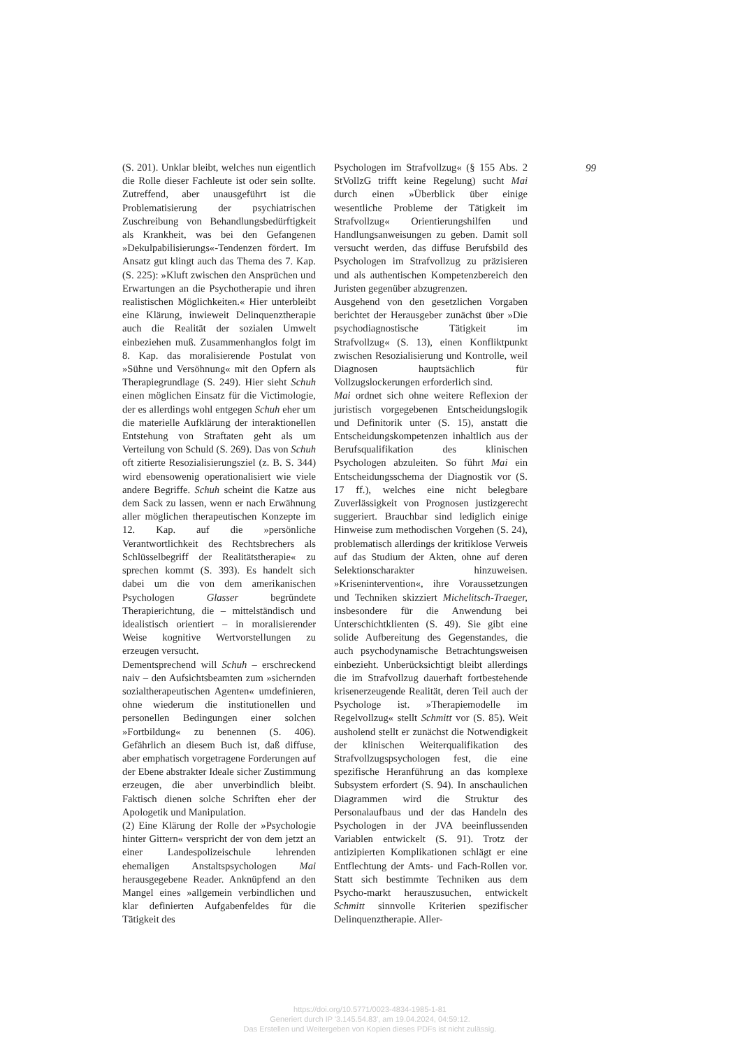(S. 201). Unklar bleibt, welches nun eigentlich die Rolle dieser Fachleute ist oder sein sollte. Zutreffend, aber unausgeführt ist die Problematisierung der psychiatrischen Zuschreibung von Behandlungsbedürftigkeit als Krankheit, was bei den Gefangenen »Dekulpabilisierungs«-Tendenzen fördert. Im Ansatz gut klingt auch das Thema des 7. Kap. (S. 225): »Kluft zwischen den Ansprüchen und Erwartungen an die Psychotherapie und ihren realistischen Möglichkeiten.« Hier unterbleibt eine Klärung, inwieweit Delinquenztherapie auch die Realität der sozialen Umwelt einbeziehen muß. Zusammenhanglos folgt im 8. Kap. das moralisierende Postulat von »Sühne und Versöhnung« mit den Opfern als Therapiegrundlage (S. 249). Hier sieht Schuh einen möglichen Einsatz für die Victimologie, der es allerdings wohl entgegen Schuh eher um die materielle Aufklärung der interaktionellen Entstehung von Straftaten geht als um Verteilung von Schuld (S. 269). Das von Schuh oft zitierte Resozialisierungsziel (z. B. S. 344) wird ebensowenig operationalisiert wie viele andere Begriffe. Schuh scheint die Katze aus dem Sack zu lassen, wenn er nach Erwähnung aller möglichen therapeutischen Konzepte im 12. Kap. auf die »persönliche Verantwortlichkeit des Rechtsbrechers als Schlüsselbegriff der Realitätstherapie« zu sprechen kommt (S. 393). Es handelt sich dabei um die von dem amerikanischen Psychologen Glasser begründete Therapierichtung, die – mittelständisch und idealistisch orientiert – in moralisierender Weise kognitive Wertvorstellungen zu erzeugen versucht.
Dementsprechend will Schuh – erschreckend naiv – den Aufsichtsbeamten zum »sichernden sozialtherapeutischen Agenten« umdefinieren, ohne wiederum die institutionellen und personellen Bedingungen einer solchen »Fortbildung« zu benennen (S. 406). Gefährlich an diesem Buch ist, daß diffuse, aber emphatisch vorgetragene Forderungen auf der Ebene abstrakter Ideale sicher Zustimmung erzeugen, die aber unverbindlich bleibt. Faktisch dienen solche Schriften eher der Apologetik und Manipulation.
(2) Eine Klärung der Rolle der »Psychologie hinter Gittern« verspricht der von dem jetzt an einer Landespolizeischule lehrenden ehemaligen Anstaltspsychologen Mai herausgegebene Reader. Anknüpfend an den Mangel eines »allgemein verbindlichen und klar definierten Aufgabenfeldes für die Tätigkeit des
Psychologen im Strafvollzug« (§ 155 Abs. 2 StVollzG trifft keine Regelung) sucht Mai durch einen »Überblick über einige wesentliche Probleme der Tätigkeit im Strafvollzug« Orientierungshilfen und Handlungsanweisungen zu geben. Damit soll versucht werden, das diffuse Berufsbild des Psychologen im Strafvollzug zu präzisieren und als authentischen Kompetenzbereich den Juristen gegenüber abzugrenzen.
Ausgehend von den gesetzlichen Vorgaben berichtet der Herausgeber zunächst über »Die psychodiagnostische Tätigkeit im Strafvollzug« (S. 13), einen Konfliktpunkt zwischen Resozialisierung und Kontrolle, weil Diagnosen hauptsächlich für Vollzugslockerungen erforderlich sind.
Mai ordnet sich ohne weitere Reflexion der juristisch vorgegebenen Entscheidungslogik und Definitorik unter (S. 15), anstatt die Entscheidungskompetenzen inhaltlich aus der Berufsqualifikation des klinischen Psychologen abzuleiten. So führt Mai ein Entscheidungsschema der Diagnostik vor (S. 17 ff.), welches eine nicht belegbare Zuverlässigkeit von Prognosen justizgerecht suggeriert. Brauchbar sind lediglich einige Hinweise zum methodischen Vorgehen (S. 24), problematisch allerdings der kritiklose Verweis auf das Studium der Akten, ohne auf deren Selektionscharakter hinzuweisen. »Krisenintervention«, ihre Voraussetzungen und Techniken skizziert Michelitsch-Traeger, insbesondere für die Anwendung bei Unterschichtklienten (S. 49). Sie gibt eine solide Aufbereitung des Gegenstandes, die auch psychodynamische Betrachtungsweisen einbezieht. Unberücksichtigt bleibt allerdings die im Strafvollzug dauerhaft fortbestehende krisenerzeugende Realität, deren Teil auch der Psychologe ist. »Therapiemodelle im Regelvollzug« stellt Schmitt vor (S. 85). Weit ausholend stellt er zunächst die Notwendigkeit der klinischen Weiterqualifikation des Strafvollzugspsychologen fest, die eine spezifische Heranführung an das komplexe Subsystem erfordert (S. 94). In anschaulichen Diagrammen wird die Struktur des Personalaufbaus und der das Handeln des Psychologen in der JVA beeinflussenden Variablen entwickelt (S. 91). Trotz der antizipierten Komplikationen schlägt er eine Entflechtung der Amts- und Fach-Rollen vor. Statt sich bestimmte Techniken aus dem Psycho-markt herauszusuchen, entwickelt Schmitt sinnvolle Kriterien spezifischer Delinquenztherapie. Aller-
99
https://doi.org/10.5771/0023-4834-1985-1-81
Generiert durch IP '3.145.54.83', am 19.04.2024, 04:59:12.
Das Erstellen und Weitergeben von Kopien dieses PDFs ist nicht zulässig.